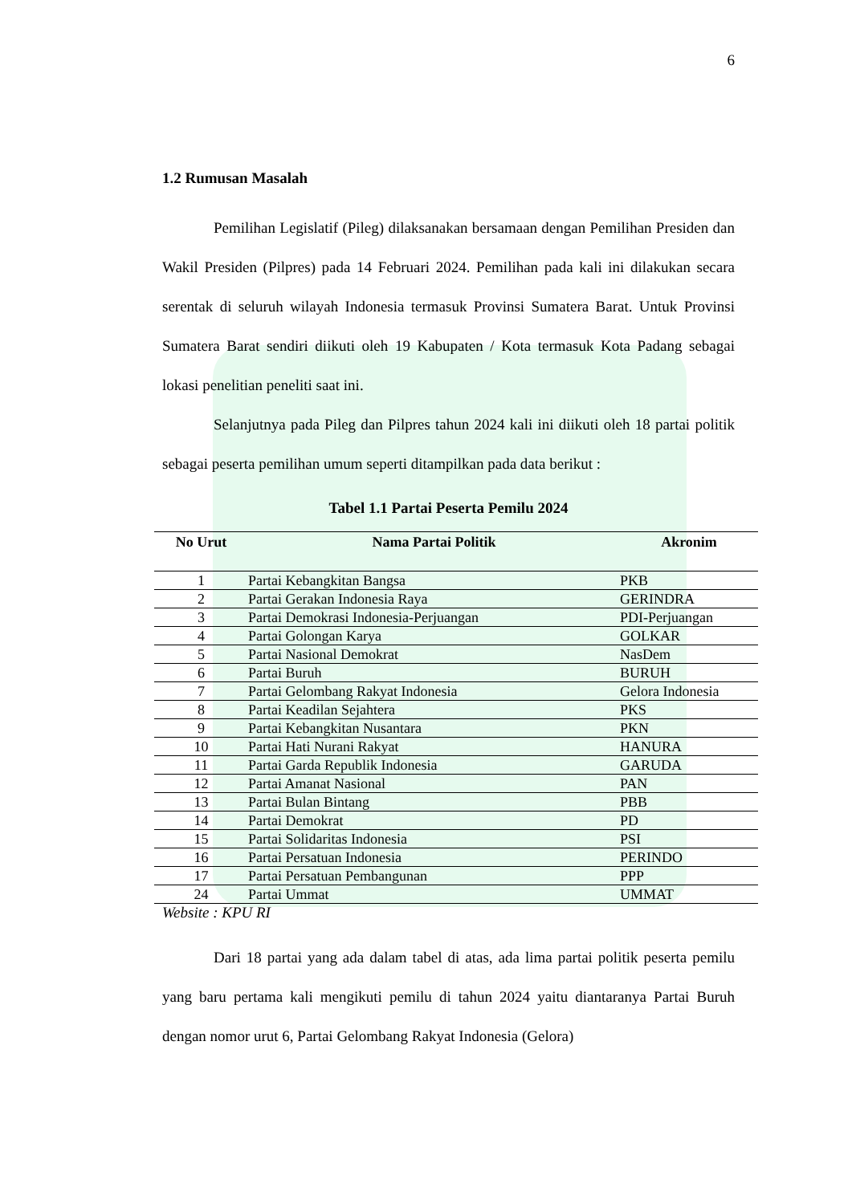6
1.2 Rumusan Masalah
Pemilihan Legislatif (Pileg) dilaksanakan bersamaan dengan Pemilihan Presiden dan Wakil Presiden (Pilpres) pada 14 Februari 2024. Pemilihan pada kali ini dilakukan secara serentak di seluruh wilayah Indonesia termasuk Provinsi Sumatera Barat. Untuk Provinsi Sumatera Barat sendiri diikuti oleh 19 Kabupaten / Kota termasuk Kota Padang sebagai lokasi penelitian peneliti saat ini.
Selanjutnya pada Pileg dan Pilpres tahun 2024 kali ini diikuti oleh 18 partai politik sebagai peserta pemilihan umum seperti ditampilkan pada data berikut :
Tabel 1.1 Partai Peserta Pemilu 2024
| No Urut | Nama Partai Politik | Akronim |
| --- | --- | --- |
| 1 | Partai Kebangkitan Bangsa | PKB |
| 2 | Partai Gerakan Indonesia Raya | GERINDRA |
| 3 | Partai Demokrasi Indonesia-Perjuangan | PDI-Perjuangan |
| 4 | Partai Golongan Karya | GOLKAR |
| 5 | Partai Nasional Demokrat | NasDem |
| 6 | Partai Buruh | BURUH |
| 7 | Partai Gelombang Rakyat Indonesia | Gelora Indonesia |
| 8 | Partai Keadilan Sejahtera | PKS |
| 9 | Partai Kebangkitan Nusantara | PKN |
| 10 | Partai Hati Nurani Rakyat | HANURA |
| 11 | Partai Garda Republik Indonesia | GARUDA |
| 12 | Partai Amanat Nasional | PAN |
| 13 | Partai Bulan Bintang | PBB |
| 14 | Partai Demokrat | PD |
| 15 | Partai Solidaritas Indonesia | PSI |
| 16 | Partai Persatuan Indonesia | PERINDO |
| 17 | Partai Persatuan Pembangunan | PPP |
| 24 | Partai Ummat | UMMAT |
Website : KPU RI
Dari 18 partai yang ada dalam tabel di atas, ada lima partai politik peserta pemilu yang baru pertama kali mengikuti pemilu di tahun 2024 yaitu diantaranya Partai Buruh dengan nomor urut 6, Partai Gelombang Rakyat Indonesia (Gelora)